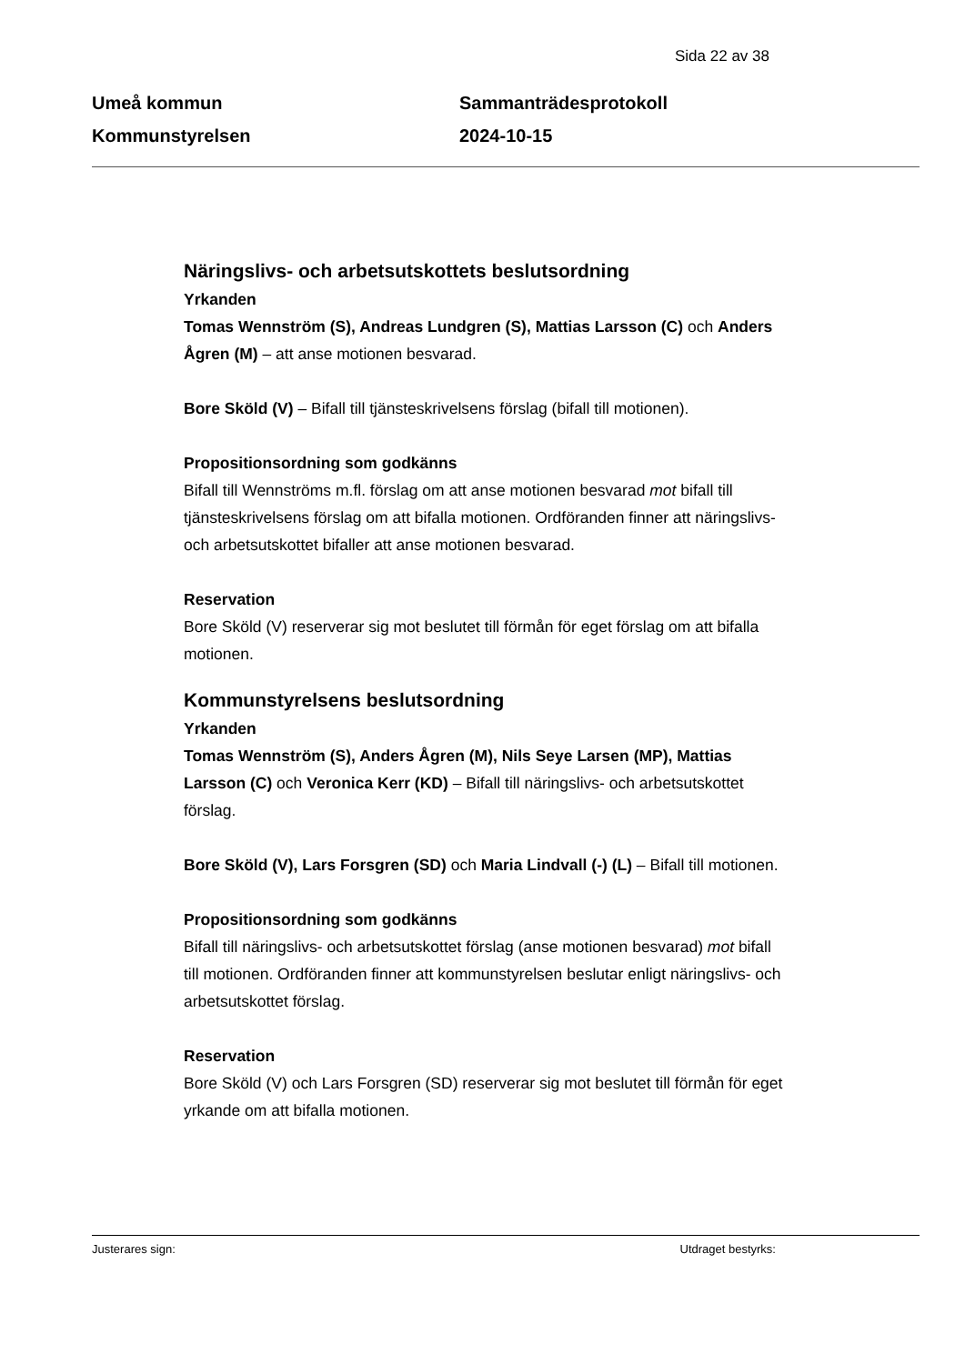Sida 22 av 38
Umeå kommun
Kommunstyrelsen
Sammanträdesprotokoll
2024-10-15
Näringslivs- och arbetsutskottets beslutsordning
Yrkanden
Tomas Wennström (S), Andreas Lundgren (S), Mattias Larsson (C) och Anders Ågren (M) – att anse motionen besvarad.
Bore Sköld (V) – Bifall till tjänsteskrivelsens förslag (bifall till motionen).
Propositionsordning som godkänns
Bifall till Wennströms m.fl. förslag om att anse motionen besvarad mot bifall till tjänsteskrivelsens förslag om att bifalla motionen. Ordföranden finner att näringslivs- och arbetsutskottet bifaller att anse motionen besvarad.
Reservation
Bore Sköld (V) reserverar sig mot beslutet till förmån för eget förslag om att bifalla motionen.
Kommunstyrelsens beslutsordning
Yrkanden
Tomas Wennström (S), Anders Ågren (M), Nils Seye Larsen (MP), Mattias Larsson (C) och Veronica Kerr (KD) – Bifall till näringslivs- och arbetsutskottet förslag.
Bore Sköld (V), Lars Forsgren (SD) och Maria Lindvall (-) (L) – Bifall till motionen.
Propositionsordning som godkänns
Bifall till näringslivs- och arbetsutskottet förslag (anse motionen besvarad) mot bifall till motionen. Ordföranden finner att kommunstyrelsen beslutar enligt näringslivs- och arbetsutskottet förslag.
Reservation
Bore Sköld (V) och Lars Forsgren (SD) reserverar sig mot beslutet till förmån för eget yrkande om att bifalla motionen.
Justerares sign: Utdraget bestyrks: